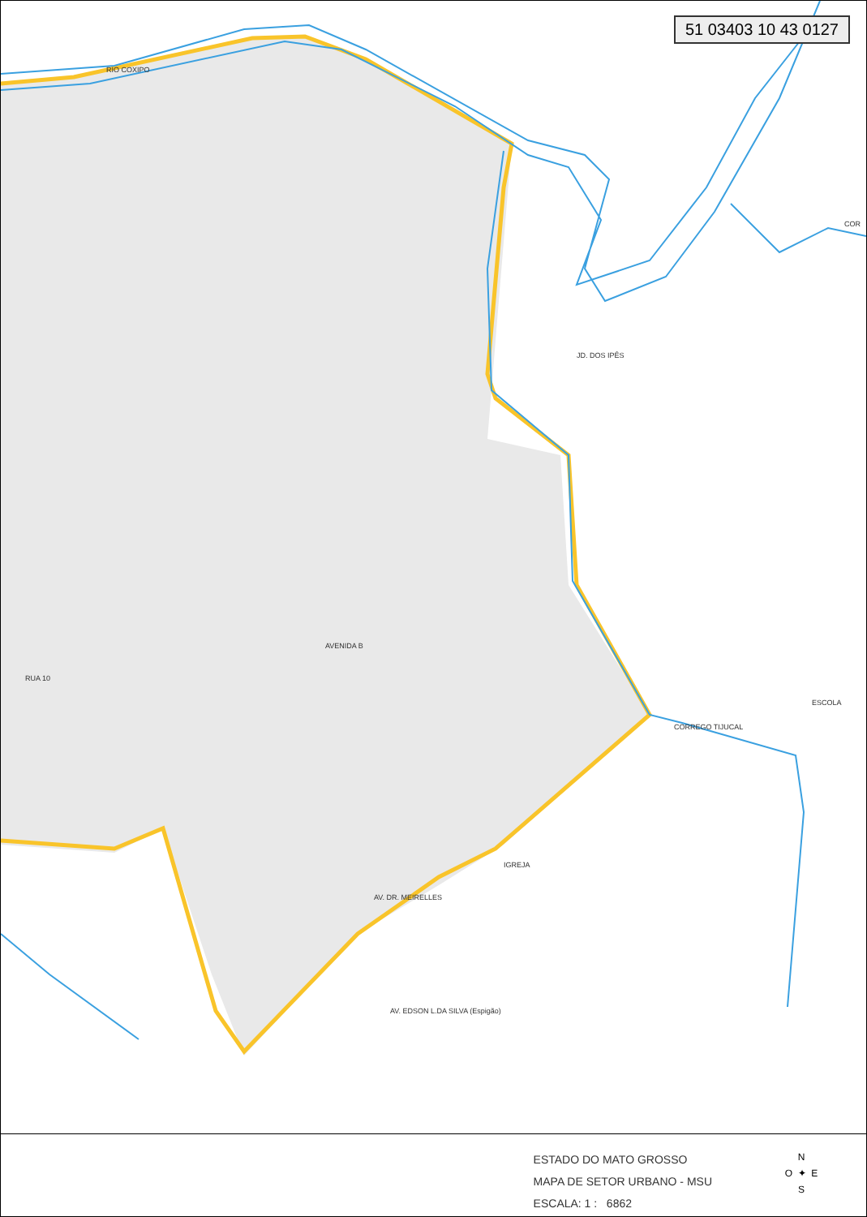51 03403 10 43 0127
RIO COXIPO
JD. DOS IPÊS
CORREGO TIJUCAL
ESCOLA
IGREJA
AV. EDSON L.DA SILVA (Espigão)
AVENIDA B
RUA 10
AV. DR. MEIRELLES
COR
ESTADO DO MATO GROSSO
MAPA DE SETOR URBANO - MSU
ESCALA: 1 : 6862
N
O ✦ E
S